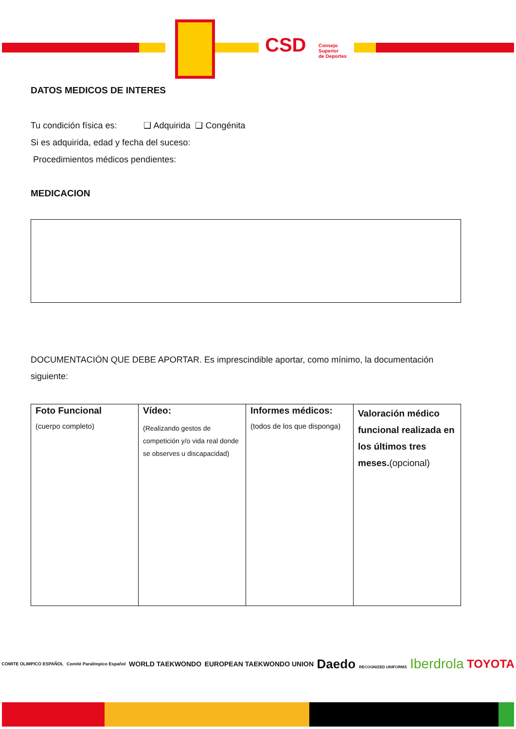CSD
Consejo
Superior
de Deportes
DATOS MEDICOS DE INTERES
Tu condición física es: ❑ Adquirida ❑ Congénita
Si es adquirida, edad y fecha del suceso:
Procedimientos médicos pendientes:
MEDICACION
DOCUMENTACIÓN QUE DEBE APORTAR. Es imprescindible aportar, como mínimo, la documentación siguiente:
| Foto Funcional (cuerpo completo) | Vídeo: (Realizando gestos de competición y/o vida real donde se observes u discapacidad) | Informes médicos: (todos de los que disponga) | Valoración médico funcional realizada en los últimos tres meses. (opcional) |
COMITE OLIMPICO ESPAÑOL Comité Paralímpico Español WORLD TAEKWONDO EUROPEAN TAEKWONDO UNION Daedo RECOGNIZED UNIFORMS Iberdrola TOYOTA